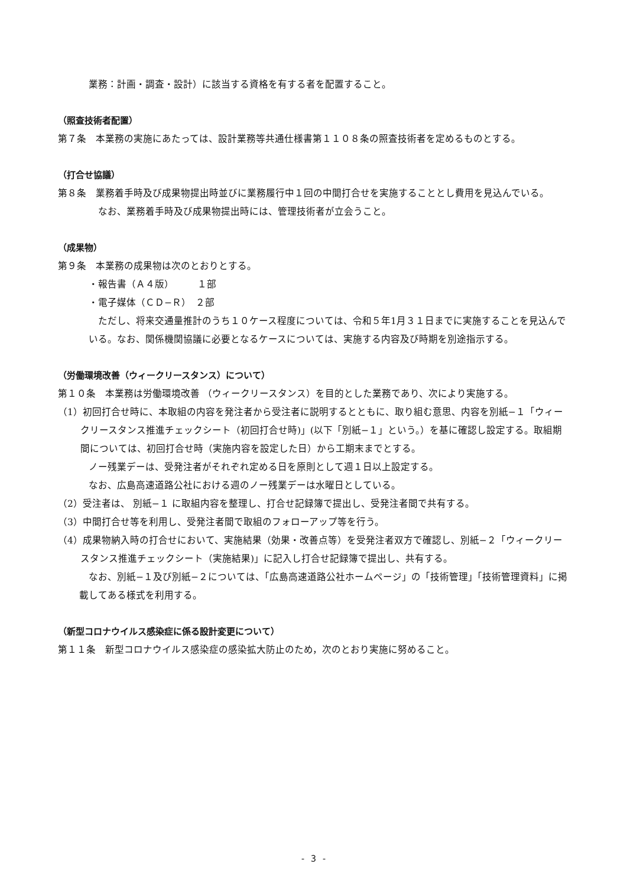業務：計画・調査・設計）に該当する資格を有する者を配置すること。
（照査技術者配置）
第７条　本業務の実施にあたっては、設計業務等共通仕様書第１１０８条の照査技術者を定めるものとする。
（打合せ協議）
第８条　業務着手時及び成果物提出時並びに業務履行中１回の中間打合せを実施することとし費用を見込んでいる。
　なお、業務着手時及び成果物提出時には、管理技術者が立会うこと。
（成果物）
第９条　本業務の成果物は次のとおりとする。
・報告書（Ａ４版）　　　１部
・電子媒体（ＣＤ−Ｒ）　２部
　ただし、将来交通量推計のうち１０ケース程度については、令和５年1月３１日までに実施することを見込んでいる。なお、関係機関協議に必要となるケースについては、実施する内容及び時期を別途指示する。
（労働環境改善（ウィークリースタンス）について）
第１０条　本業務は労働環境改善 （ウィークリースタンス）を目的とした業務であり、次により実施する。
（1）初回打合せ時に、本取組の内容を発注者から受注者に説明するとともに、取り組む意思、内容を別紙−１「ウィークリースタンス推進チェックシート（初回打合せ時)」(以下「別紙−１」という。）を基に確認し設定する。取組期間については、初回打合せ時（実施内容を設定した日）から工期末までとする。
　ノー残業デーは、受発注者がそれぞれ定める日を原則として週１日以上設定する。
　なお、広島高速道路公社における週のノー残業デーは水曜日としている。
（2）受注者は、 別紙−１ に取組内容を整理し、打合せ記録簿で提出し、受発注者間で共有する。
（3）中間打合せ等を利用し、受発注者間で取組のフォローアップ等を行う。
（4）成果物納入時の打合せにおいて、実施結果（効果・改善点等）を受発注者双方で確認し、別紙−２「ウィークリースタンス推進チェックシート（実施結果)」に記入し打合せ記録簿で提出し、共有する。
　なお、別紙−１及び別紙−２については、「広島高速道路公社ホームページ」の「技術管理」「技術管理資料」に掲載してある様式を利用する。
（新型コロナウイルス感染症に係る設計変更について）
第１１条　新型コロナウイルス感染症の感染拡大防止のため，次のとおり実施に努めること。
- 3 -